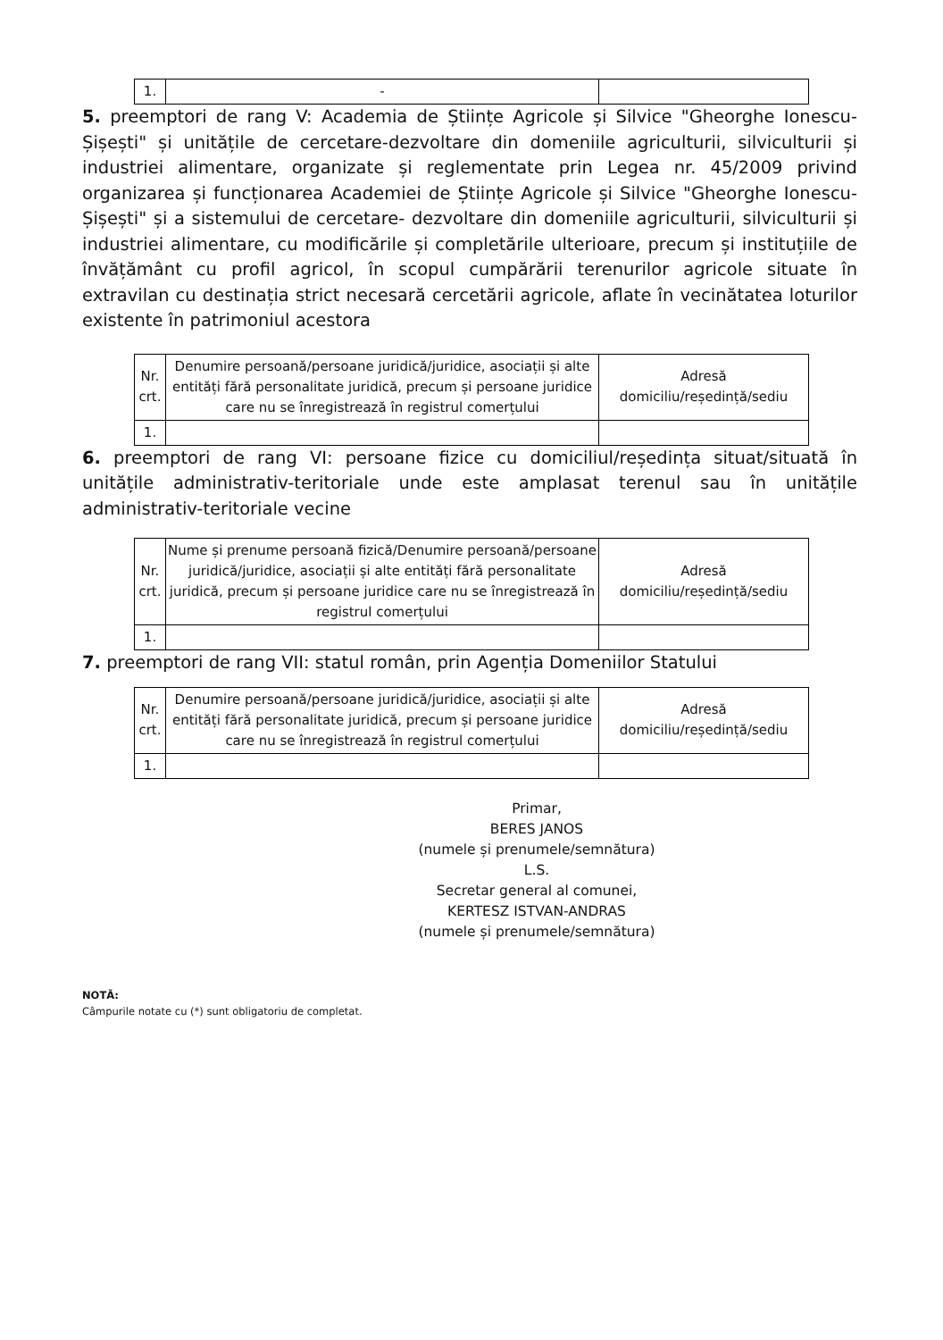| 1. | - | |
5. preemptori de rang V: Academia de Științe Agricole și Silvice "Gheorghe Ionescu-Șișești" și unitățile de cercetare-dezvoltare din domeniile agriculturii, silviculturii și industriei alimentare, organizate și reglementate prin Legea nr. 45/2009 privind organizarea și funcționarea Academiei de Științe Agricole și Silvice "Gheorghe Ionescu-Șișești" și a sistemului de cercetare- dezvoltare din domeniile agriculturii, silviculturii și industriei alimentare, cu modificările și completările ulterioare, precum și instituțiile de învățământ cu profil agricol, în scopul cumpărării terenurilor agricole situate în extravilan cu destinația strict necesară cercetării agricole, aflate în vecinătatea loturilor existente în patrimoniul acestora
| Nr. crt. | Denumire persoană/persoane juridică/juridice, asociații și alte entități fără personalitate juridică, precum și persoane juridice care nu se înregistrează în registrul comerțului | Adresă domiciliu/reședință/sediu |
| 1. | | |
6. preemptori de rang VI: persoane fizice cu domiciliul/reședința situat/situată în unitățile administrativ-teritoriale unde este amplasat terenul sau în unitățile administrativ-teritoriale vecine
| Nr. crt. | Nume și prenume persoană fizică/Denumire persoană/persoane juridică/juridice, asociații și alte entități fără personalitate juridică, precum și persoane juridice care nu se înregistrează în registrul comerțului | Adresă domiciliu/reședință/sediu |
| 1. | | |
7. preemptori de rang VII: statul român, prin Agenția Domeniilor Statului
| Nr. crt. | Denumire persoană/persoane juridică/juridice, asociații și alte entități fără personalitate juridică, precum și persoane juridice care nu se înregistrează în registrul comerțului | Adresă domiciliu/reședință/sediu |
| 1. | | |
Primar,
BERES JANOS
(numele și prenumele/semnătura)
L.S.
Secretar general al comunei,
KERTESZ ISTVAN-ANDRAS
(numele și prenumele/semnătura)
NOTĂ:
Câmpurile notate cu (*) sunt obligatoriu de completat.